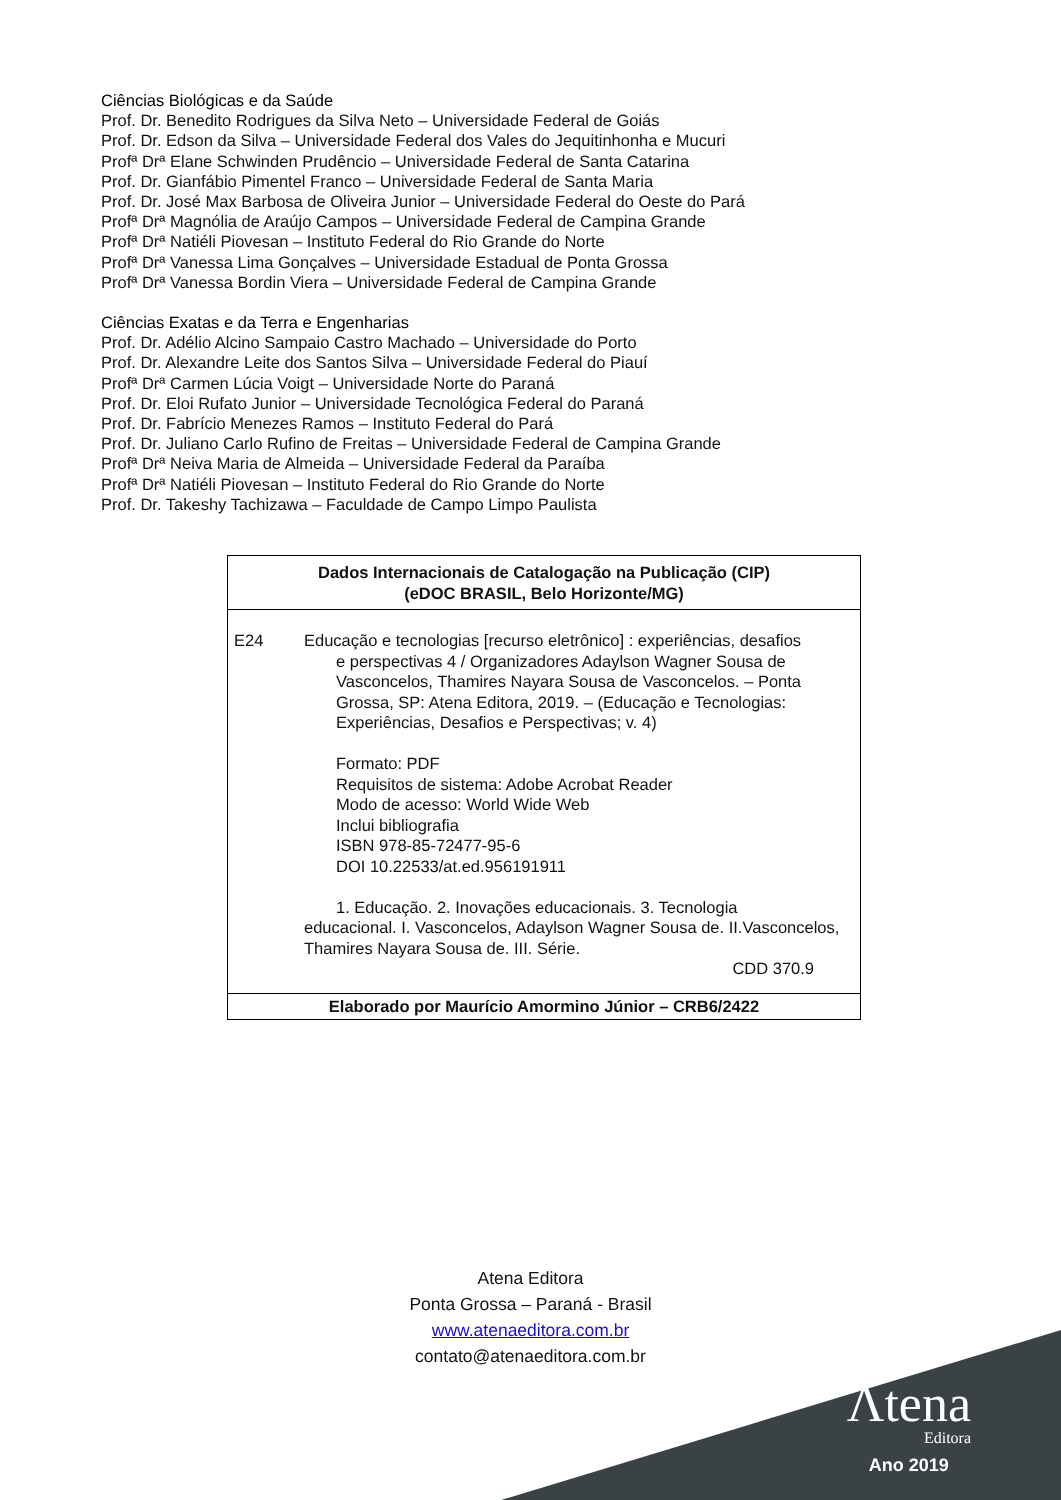Ciências Biológicas e da Saúde
Prof. Dr. Benedito Rodrigues da Silva Neto – Universidade Federal de Goiás
Prof. Dr. Edson da Silva – Universidade Federal dos Vales do Jequitinhonha e Mucuri
Profª Drª Elane Schwinden Prudêncio – Universidade Federal de Santa Catarina
Prof. Dr. Gianfábio Pimentel Franco – Universidade Federal de Santa Maria
Prof. Dr. José Max Barbosa de Oliveira Junior – Universidade Federal do Oeste do Pará
Profª Drª Magnólia de Araújo Campos – Universidade Federal de Campina Grande
Profª Drª Natiéli Piovesan – Instituto Federal do Rio Grande do Norte
Profª Drª Vanessa Lima Gonçalves – Universidade Estadual de Ponta Grossa
Profª Drª Vanessa Bordin Viera – Universidade Federal de Campina Grande
Ciências Exatas e da Terra e Engenharias
Prof. Dr. Adélio Alcino Sampaio Castro Machado – Universidade do Porto
Prof. Dr. Alexandre Leite dos Santos Silva – Universidade Federal do Piauí
Profª Drª Carmen Lúcia Voigt – Universidade Norte do Paraná
Prof. Dr. Eloi Rufato Junior – Universidade Tecnológica Federal do Paraná
Prof. Dr. Fabrício Menezes Ramos – Instituto Federal do Pará
Prof. Dr. Juliano Carlo Rufino de Freitas – Universidade Federal de Campina Grande
Profª Drª Neiva Maria de Almeida – Universidade Federal da Paraíba
Profª Drª Natiéli Piovesan – Instituto Federal do Rio Grande do Norte
Prof. Dr. Takeshy Tachizawa – Faculdade de Campo Limpo Paulista
Dados Internacionais de Catalogação na Publicação (CIP)
(eDOC BRASIL, Belo Horizonte/MG)
E24
Educação e tecnologias [recurso eletrônico] : experiências, desafios
e perspectivas 4 / Organizadores Adaylson Wagner Sousa de Vasconcelos, Thamires Nayara Sousa de Vasconcelos. – Ponta Grossa, SP: Atena Editora, 2019. – (Educação e Tecnologias: Experiências, Desafios e Perspectivas; v. 4)
Formato: PDF
Requisitos de sistema: Adobe Acrobat Reader
Modo de acesso: World Wide Web
Inclui bibliografia
ISBN 978-85-72477-95-6
DOI 10.22533/at.ed.956191911
1. Educação. 2. Inovações educacionais. 3. Tecnologia
educacional. I. Vasconcelos, Adaylson Wagner Sousa de. II.Vasconcelos, Thamires Nayara Sousa de. III. Série.
CDD 370.9
Elaborado por Maurício Amormino Júnior – CRB6/2422
Atena Editora
Ponta Grossa – Paraná - Brasil
www.atenaeditora.com.br
contato@atenaeditora.com.br
Λtena
Editora
Ano 2019